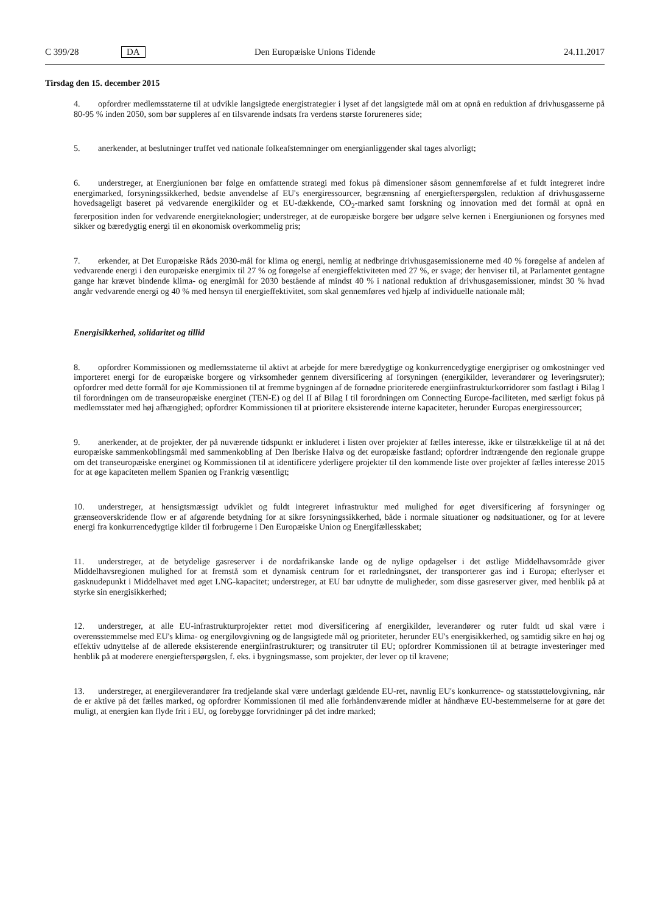C 399/28 DA Den Europæiske Unions Tidende 24.11.2017
Tirsdag den 15. december 2015
4. opfordrer medlemsstaterne til at udvikle langsigtede energistrategier i lyset af det langsigtede mål om at opnå en reduktion af drivhusgasserne på 80-95 % inden 2050, som bør suppleres af en tilsvarende indsats fra verdens største forureneres side;
5. anerkender, at beslutninger truffet ved nationale folkeafstemninger om energianliggender skal tages alvorligt;
6. understreger, at Energiunionen bør følge en omfattende strategi med fokus på dimensioner såsom gennemførelse af et fuldt integreret indre energimarked, forsyningssikkerhed, bedste anvendelse af EU's energiressourcer, begrænsning af energiefterspørgslen, reduktion af drivhusgasserne hovedsageligt baseret på vedvarende energikilder og et EU-dækkende, CO<sub>2</sub>-marked samt forskning og innovation med det formål at opnå en førerposition inden for vedvarende energiteknologier; understreger, at de europæiske borgere bør udgøre selve kernen i Energiunionen og forsynes med sikker og bæredygtig energi til en økonomisk overkommelig pris;
7. erkender, at Det Europæiske Råds 2030-mål for klima og energi, nemlig at nedbringe drivhusgasemissionerne med 40 % forøgelse af andelen af vedvarende energi i den europæiske energimix til 27 % og forøgelse af energieffektiviteten med 27 %, er svage; der henviser til, at Parlamentet gentagne gange har krævet bindende klima- og energimål for 2030 bestående af mindst 40 % i national reduktion af drivhusgasemissioner, mindst 30 % hvad angår vedvarende energi og 40 % med hensyn til energieffektivitet, som skal gennemføres ved hjælp af individuelle nationale mål;
Energisikkerhed, solidaritet og tillid
8. opfordrer Kommissionen og medlemsstaterne til aktivt at arbejde for mere bæredygtige og konkurrencedygtige energipriser og omkostninger ved importeret energi for de europæiske borgere og virksomheder gennem diversificering af forsyningen (energikilder, leverandører og leveringsruter); opfordrer med dette formål for øje Kommissionen til at fremme bygningen af de fornødne prioriterede energiinfrastrukturkorridorer som fastlagt i Bilag I til forordningen om de transeuropæiske energinet (TEN-E) og del II af Bilag I til forordningen om Connecting Europe-faciliteten, med særligt fokus på medlemsstater med høj afhængighed; opfordrer Kommissionen til at prioritere eksisterende interne kapaciteter, herunder Europas energiressourcer;
9. anerkender, at de projekter, der på nuværende tidspunkt er inkluderet i listen over projekter af fælles interesse, ikke er tilstrækkelige til at nå det europæiske sammenkoblingsmål med sammenkobling af Den Iberiske Halvø og det europæiske fastland; opfordrer indtrængende den regionale gruppe om det transeuropæiske energinet og Kommissionen til at identificere yderligere projekter til den kommende liste over projekter af fælles interesse 2015 for at øge kapaciteten mellem Spanien og Frankrig væsentligt;
10. understreger, at hensigtsmæssigt udviklet og fuldt integreret infrastruktur med mulighed for øget diversificering af forsyninger og grænseoverskridende flow er af afgørende betydning for at sikre forsyningssikkerhed, både i normale situationer og nødsituationer, og for at levere energi fra konkurrencedygtige kilder til forbrugerne i Den Europæiske Union og Energifællesskabet;
11. understreger, at de betydelige gasreserver i de nordafrikanske lande og de nylige opdagelser i det østlige Middelhavsområde giver Middelhavsregionen mulighed for at fremstå som et dynamisk centrum for et rørledningsnet, der transporterer gas ind i Europa; efterlyser et gasknudepunkt i Middelhavet med øget LNG-kapacitet; understreger, at EU bør udnytte de muligheder, som disse gasreserver giver, med henblik på at styrke sin energisikkerhed;
12. understreger, at alle EU-infrastrukturprojekter rettet mod diversificering af energikilder, leverandører og ruter fuldt ud skal være i overensstemmelse med EU's klima- og energilovgivning og de langsigtede mål og prioriteter, herunder EU's energisikkerhed, og samtidig sikre en høj og effektiv udnyttelse af de allerede eksisterende energiinfrastrukturer; og transitruter til EU; opfordrer Kommissionen til at betragte investeringer med henblik på at moderere energiefterspørgslen, f. eks. i bygningsmasse, som projekter, der lever op til kravene;
13. understreger, at energileverandører fra tredjelande skal være underlagt gældende EU-ret, navnlig EU's konkurrence- og statsstøttelovgivning, når de er aktive på det fælles marked, og opfordrer Kommissionen til med alle forhåndenværende midler at håndhæve EU-bestemmelserne for at gøre det muligt, at energien kan flyde frit i EU, og forebygge forvridninger på det indre marked;